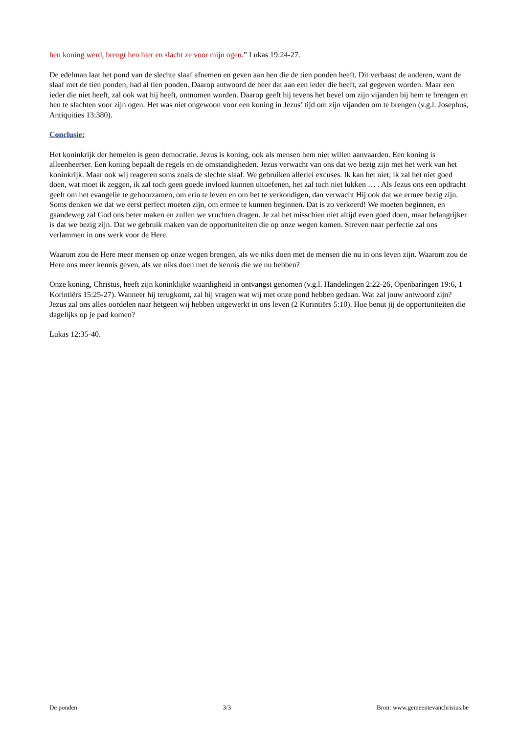hen koning werd, brengt hen hier en slacht ze voor mijn ogen.” Lukas 19:24-27.
De edelman laat het pond van de slechte slaaf afnemen en geven aan hen die de tien ponden heeft. Dit verbaast de anderen, want de slaaf met de tien ponden, had al tien ponden. Daarop antwoord de heer dat aan een ieder die heeft, zal gegeven worden. Maar een ieder die niet heeft, zal ook wat hij heeft, ontnomen worden. Daarop geeft hij tevens het bevel om zijn vijanden bij hem te brengen en hen te slachten voor zijn ogen. Het was niet ongewoon voor een koning in Jezus’ tijd om zijn vijanden om te brengen (v.g.l. Josephus, Antiquities 13:380).
Conclusie:
Het koninkrijk der hemelen is geen democratie. Jezus is koning, ook als mensen hem niet willen aanvaarden. Een koning is alleenheerser. Een koning bepaalt de regels en de omstandigheden. Jezus verwacht van ons dat we bezig zijn met het werk van het koninkrijk. Maar ook wij reageren soms zoals de slechte slaaf. We gebruiken allerlei excuses. Ik kan het niet, ik zal het niet goed doen, wat moet ik zeggen, ik zal toch geen goede invloed kunnen uitoefenen, het zal toch niet lukken … . Als Jezus ons een opdracht geeft om het evangelie te gehoorzamen, om erin te leven en om het te verkondigen, dan verwacht Hij ook dat we ermee bezig zijn. Soms denken we dat we eerst perfect moeten zijn, om ermee te kunnen beginnen. Dat is zo verkeerd! We moeten beginnen, en gaandeweg zal God ons beter maken en zullen we vruchten dragen. Je zal het misschien niet altijd even goed doen, maar belangrijker is dat we bezig zijn. Dat we gebruik maken van de opportuniteiten die op onze wegen komen. Streven naar perfectie zal ons verlammen in ons werk voor de Here.
Waarom zou de Here meer mensen op onze wegen brengen, als we niks doen met de mensen die nu in ons leven zijn. Waarom zou de Here ons meer kennis geven, als we niks doen met de kennis die we nu hebben?
Onze koning, Christus, heeft zijn koninklijke waardigheid in ontvangst genomen (v.g.l. Handelingen 2:22-26, Openbaringen 19:6, 1 Korintiërs 15:25-27). Wanneer hij terugkomt, zal hij vragen wat wij met onze pond hebben gedaan. Wat zal jouw antwoord zijn? Jezus zal ons alles oordelen naar hetgeen wij hebben uitgewerkt in ons leven (2 Korintiërs 5:10). Hoe benut jij de opportuniteiten die dagelijks op je pad komen?
Lukas 12:35-40.
De ponden 3/3 Bron: www.gemeentevanchristus.be